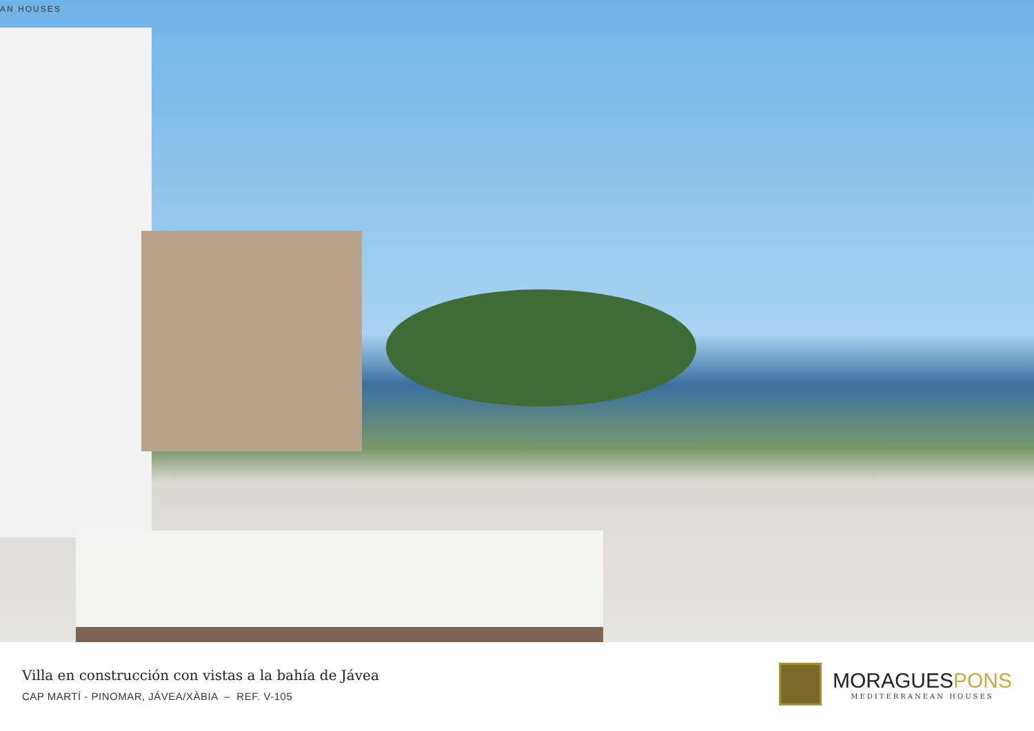AN HOUSES
Villa en construcción con vistas a la bahía de Jávea
CAP MARTÍ - PINOMAR, JÁVEA/XÀBIA – REF. V-105
MORAGUESPONS
MEDITERRANEAN HOUSES